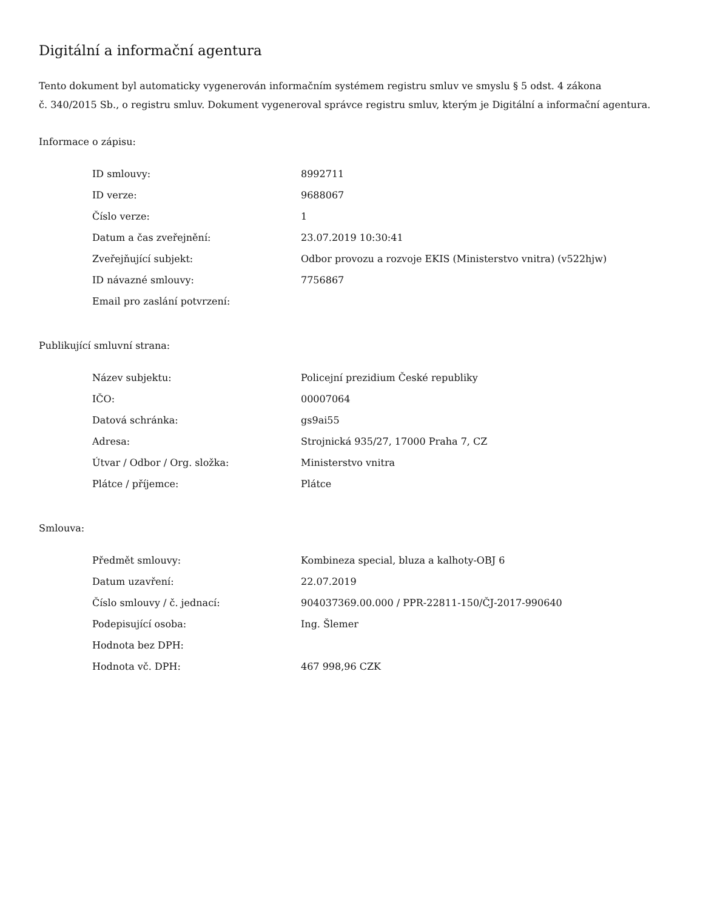Digitální a informační agentura
Tento dokument byl automaticky vygenerován informačním systémem registru smluv ve smyslu § 5 odst. 4 zákona
č. 340/2015 Sb., o registru smluv. Dokument vygeneroval správce registru smluv, kterým je Digitální a informační agentura.
Informace o zápisu:
| ID smlouvy: | 8992711 |
| ID verze: | 9688067 |
| Číslo verze: | 1 |
| Datum a čas zveřejnění: | 23.07.2019 10:30:41 |
| Zveřejňující subjekt: | Odbor provozu a rozvoje EKIS (Ministerstvo vnitra) (v522hjw) |
| ID návazné smlouvy: | 7756867 |
| Email pro zaslání potvrzení: | |
Publikující smluvní strana:
| Název subjektu: | Policejní prezidium České republiky |
| IČO: | 00007064 |
| Datová schránka: | gs9ai55 |
| Adresa: | Strojnická 935/27, 17000 Praha 7, CZ |
| Útvar / Odbor / Org. složka: | Ministerstvo vnitra |
| Plátce / příjemce: | Plátce |
Smlouva:
| Předmět smlouvy: | Kombineza special, bluza a kalhoty-OBJ 6 |
| Datum uzavření: | 22.07.2019 |
| Číslo smlouvy / č. jednací: | 904037369.00.000 / PPR-22811-150/ČJ-2017-990640 |
| Podepisující osoba: | Ing. Šlemer |
| Hodnota bez DPH: | |
| Hodnota vč. DPH: | 467 998,96 CZK |